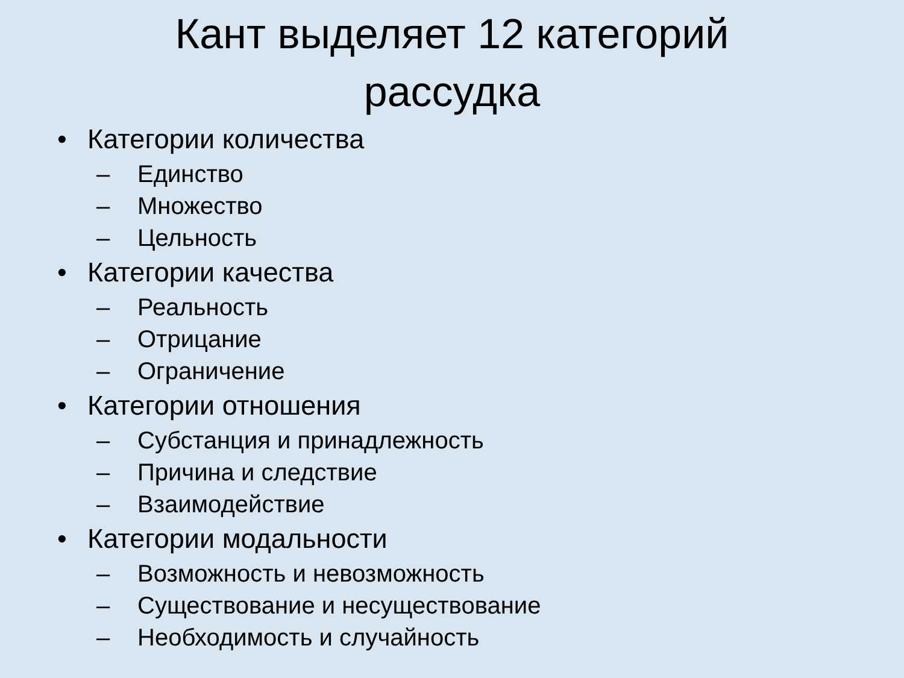Кант выделяет 12 категорий
рассудка
• Категории количества
– Единство
– Множество
– Цельность
• Категории качества
– Реальность
– Отрицание
– Ограничение
• Категории отношения
– Субстанция и принадлежность
– Причина и следствие
– Взаимодействие
• Категории модальности
– Возможность и невозможность
– Существование и несуществование
– Необходимость и случайность